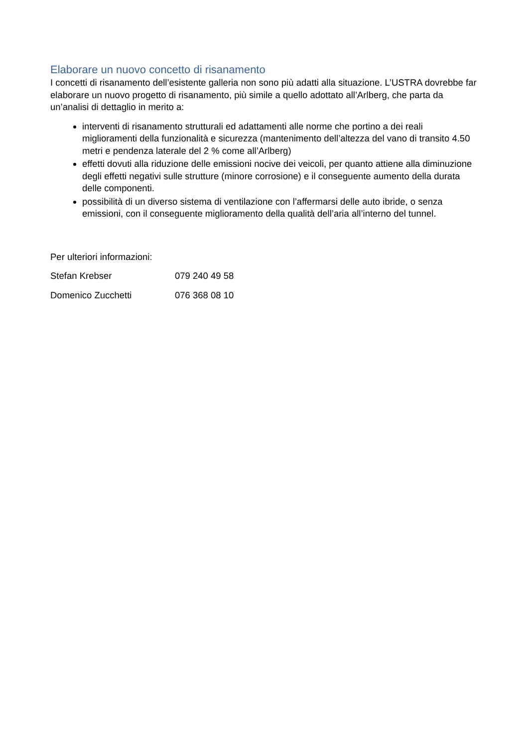Elaborare un nuovo concetto di risanamento
I concetti di risanamento dell’esistente galleria non sono più adatti alla situazione. L’USTRA dovrebbe far elaborare un nuovo progetto di risanamento, più simile a quello adottato all’Arlberg, che parta da un’analisi di dettaglio in merito a:
interventi di risanamento strutturali ed adattamenti alle norme che portino a dei reali miglioramenti della funzionalità e sicurezza (mantenimento dell’altezza del vano di transito 4.50 metri e pendenza laterale del 2 % come all’Arlberg)
effetti dovuti alla riduzione delle emissioni nocive dei veicoli, per quanto attiene alla diminuzione degli effetti negativi sulle strutture (minore corrosione) e il conseguente aumento della durata delle componenti.
possibilità di un diverso sistema di ventilazione con l’affermarsi delle auto ibride, o senza emissioni, con il conseguente miglioramento della qualità dell’aria all’interno del tunnel.
Per ulteriori informazioni:
Stefan Krebser 079 240 49 58
Domenico Zucchetti 076 368 08 10